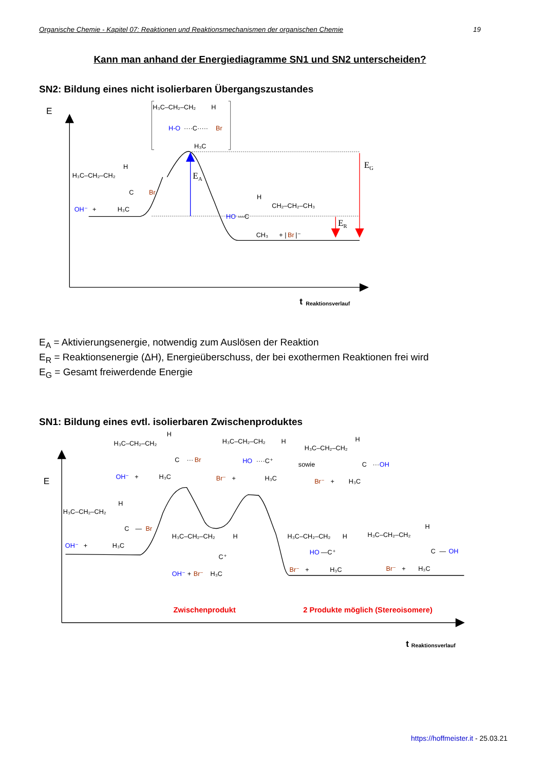Organische Chemie - Kapitel 07: Reaktionen und Reaktionsmechanismen der organischen Chemie 19
Kann man anhand der Energiediagramme SN1 und SN2 unterscheiden?
SN2: Bildung eines nicht isolierbaren Übergangszustandes
E
EA
EG
ER
H₃C–CH₂–CH₂
H
H-O
····C·····
Br
H₃C
H₃C–CH₂–CH₂
H
C
Br
OH⁻
+
H₃C
H
CH₂–CH₂–CH₃
HO
—C
CH₃
+ |
Br
|⁻
t
Reaktionsverlauf
E<sub>A</sub> = Aktivierungsenergie, notwendig zum Auslösen der Reaktion
E<sub>R</sub> = Reaktionsenergie (ΔH), Energieüberschuss, der bei exothermen Reaktionen frei wird
E<sub>G</sub> = Gesamt freiwerdende Energie
SN1: Bildung eines evtl. isolierbaren Zwischenproduktes
E
H₃C–CH₂–CH₂
H
C
···
Br
OH⁻
+
H₃C
H₃C–CH₂–CH₂
H
HO
····C⁺
Br⁻
+
H₃C
H₃C–CH₂–CH₂
H
sowie
C
···
OH
Br⁻
+
H₃C
H₃C–CH₂–CH₂
H
C
—
Br
OH⁻
+
H₃C
H₃C–CH₂–CH₂
H
C⁺
OH⁻
+
Br⁻
H₃C
H₃C–CH₂–CH₂
H
HO
—C⁺
Br⁻
+
H₃C
H₃C–CH₂–CH₂
H
C
—
OH
Br⁻
+
H₃C
Zwischenprodukt
2 Produkte möglich (Stereoisomere)
t
Reaktionsverlauf
https://hoffmeister.it - 25.03.21